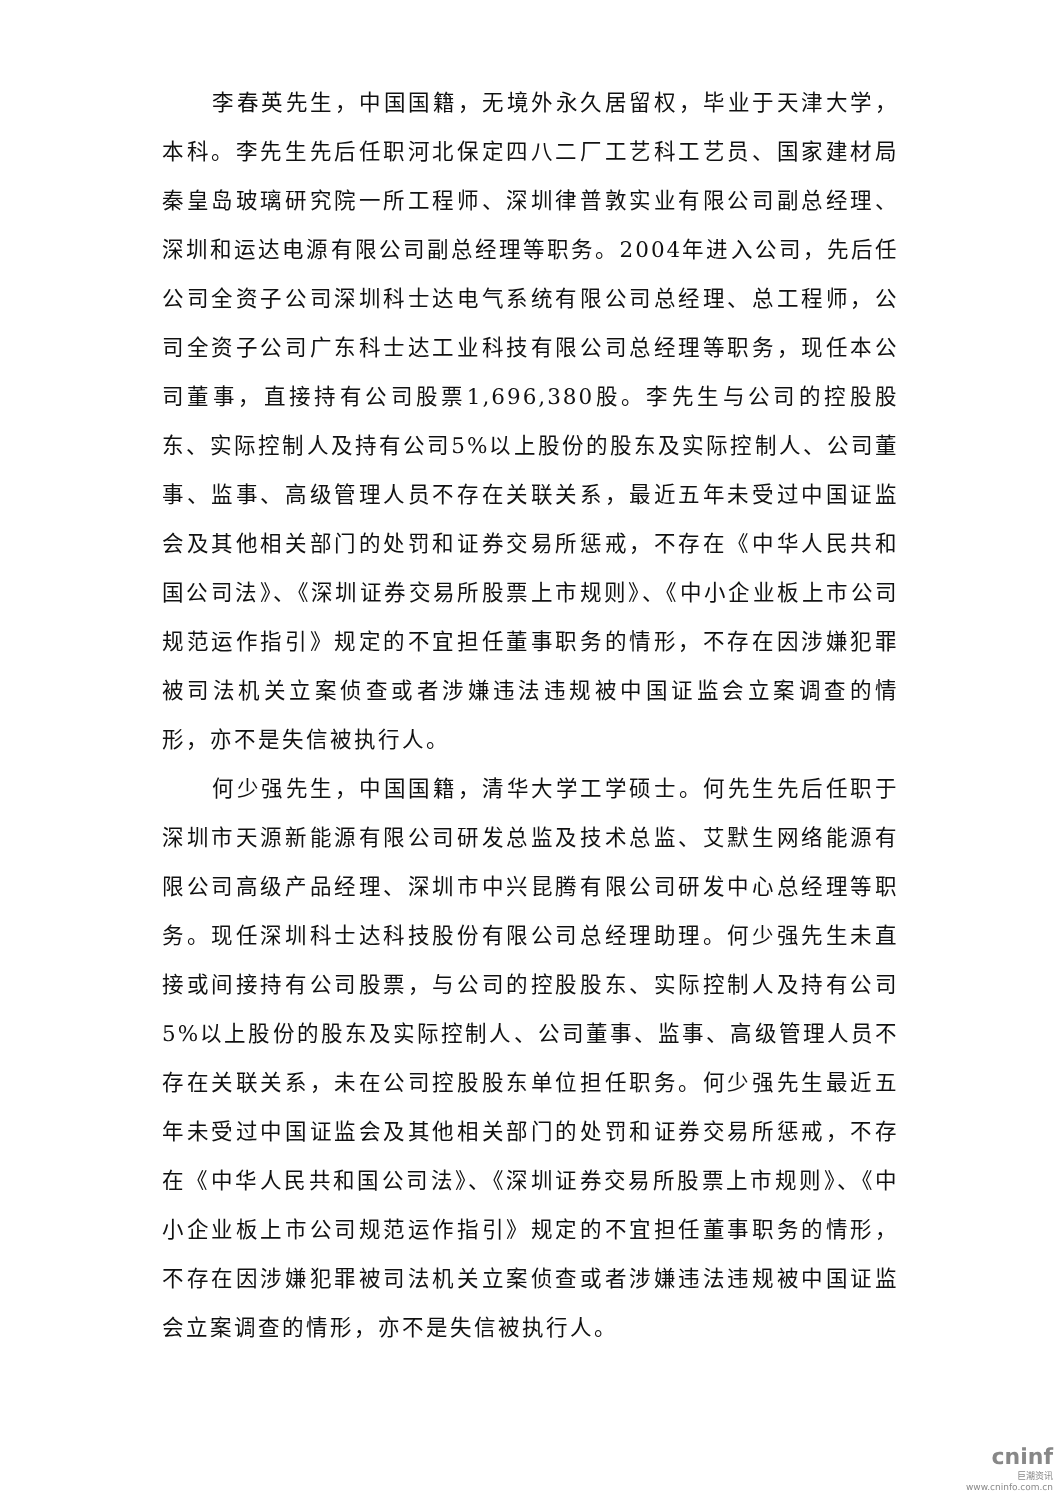李春英先生，中国国籍，无境外永久居留权，毕业于天津大学，本科。李先生先后任职河北保定四八二厂工艺科工艺员、国家建材局秦皇岛玻璃研究院一所工程师、深圳律普敦实业有限公司副总经理、深圳和运达电源有限公司副总经理等职务。2004年进入公司，先后任公司全资子公司深圳科士达电气系统有限公司总经理、总工程师，公司全资子公司广东科士达工业科技有限公司总经理等职务，现任本公司董事，直接持有公司股票1,696,380股。李先生与公司的控股股东、实际控制人及持有公司5%以上股份的股东及实际控制人、公司董事、监事、高级管理人员不存在关联关系，最近五年未受过中国证监会及其他相关部门的处罚和证券交易所惩戒，不存在《中华人民共和国公司法》、《深圳证券交易所股票上市规则》、《中小企业板上市公司规范运作指引》规定的不宜担任董事职务的情形，不存在因涉嫌犯罪被司法机关立案侦查或者涉嫌违法违规被中国证监会立案调查的情形，亦不是失信被执行人。
何少强先生，中国国籍，清华大学工学硕士。何先生先后任职于深圳市天源新能源有限公司研发总监及技术总监、艾默生网络能源有限公司高级产品经理、深圳市中兴昆腾有限公司研发中心总经理等职务。现任深圳科士达科技股份有限公司总经理助理。何少强先生未直接或间接持有公司股票，与公司的控股股东、实际控制人及持有公司5%以上股份的股东及实际控制人、公司董事、监事、高级管理人员不存在关联关系，未在公司控股股东单位担任职务。何少强先生最近五年未受过中国证监会及其他相关部门的处罚和证券交易所惩戒，不存在《中华人民共和国公司法》、《深圳证券交易所股票上市规则》、《中小企业板上市公司规范运作指引》规定的不宜担任董事职务的情形，不存在因涉嫌犯罪被司法机关立案侦查或者涉嫌违法违规被中国证监会立案调查的情形，亦不是失信被执行人。
cninf
巨潮资讯
www.cninfo.com.cn